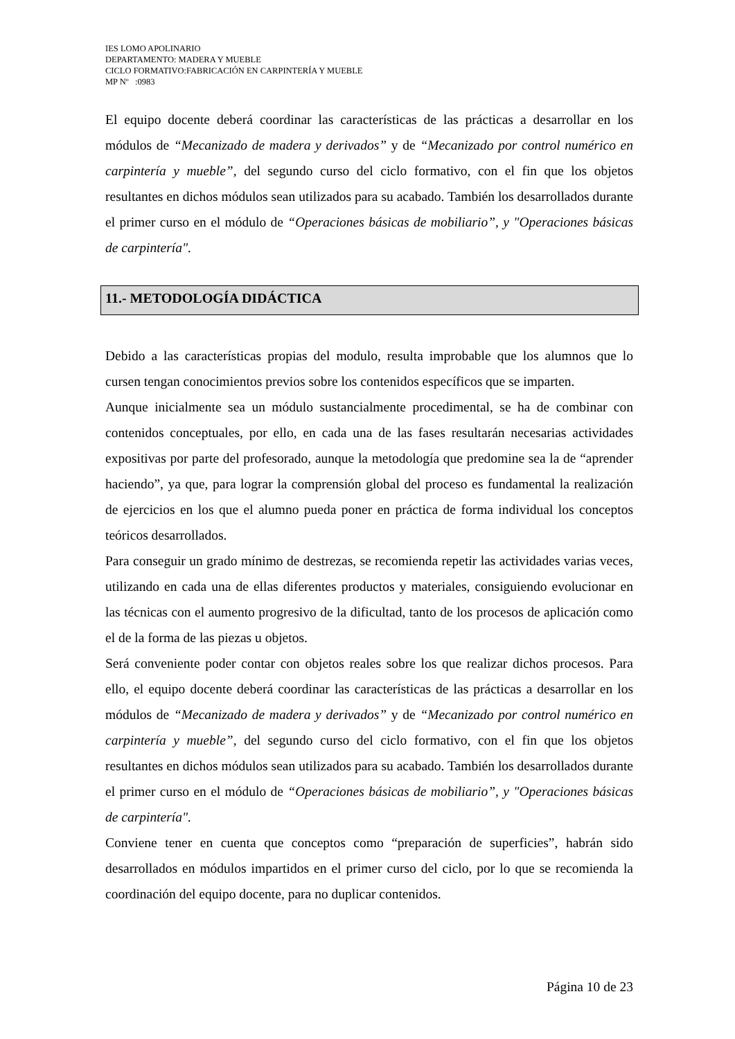IES LOMO APOLINARIO
DEPARTAMENTO: MADERA Y MUEBLE
CICLO FORMATIVO:FABRICACIÓN EN CARPINTERÍA Y MUEBLE
MP Nº :0983
El equipo docente deberá coordinar las características de las prácticas a desarrollar en los módulos de “Mecanizado de madera y derivados” y de “Mecanizado por control numérico en carpintería y mueble”, del segundo curso del ciclo formativo, con el fin que los objetos resultantes en dichos módulos sean utilizados para su acabado. También los desarrollados durante el primer curso en el módulo de “Operaciones básicas de mobiliario”, y "Operaciones básicas de carpintería".
11.- METODOLOGÍA DIDÁCTICA
Debido a las características propias del modulo, resulta improbable que los alumnos que lo cursen tengan conocimientos previos sobre los contenidos específicos que se imparten.
Aunque inicialmente sea un módulo sustancialmente procedimental, se ha de combinar con contenidos conceptuales, por ello, en cada una de las fases resultarán necesarias actividades expositivas por parte del profesorado, aunque la metodología que predomine sea la de “aprender haciendo”, ya que, para lograr la comprensión global del proceso es fundamental la realización de ejercicios en los que el alumno pueda poner en práctica de forma individual los conceptos teóricos desarrollados.
Para conseguir un grado mínimo de destrezas, se recomienda repetir las actividades varias veces, utilizando en cada una de ellas diferentes productos y materiales, consiguiendo evolucionar en las técnicas con el aumento progresivo de la dificultad, tanto de los procesos de aplicación como el de la forma de las piezas u objetos.
Será conveniente poder contar con objetos reales sobre los que realizar dichos procesos. Para ello, el equipo docente deberá coordinar las características de las prácticas a desarrollar en los módulos de “Mecanizado de madera y derivados” y de “Mecanizado por control numérico en carpintería y mueble”, del segundo curso del ciclo formativo, con el fin que los objetos resultantes en dichos módulos sean utilizados para su acabado. También los desarrollados durante el primer curso en el módulo de “Operaciones básicas de mobiliario”, y "Operaciones básicas de carpintería".
Conviene tener en cuenta que conceptos como “preparación de superficies”, habrán sido desarrollados en módulos impartidos en el primer curso del ciclo, por lo que se recomienda la coordinación del equipo docente, para no duplicar contenidos.
Página 10 de 23